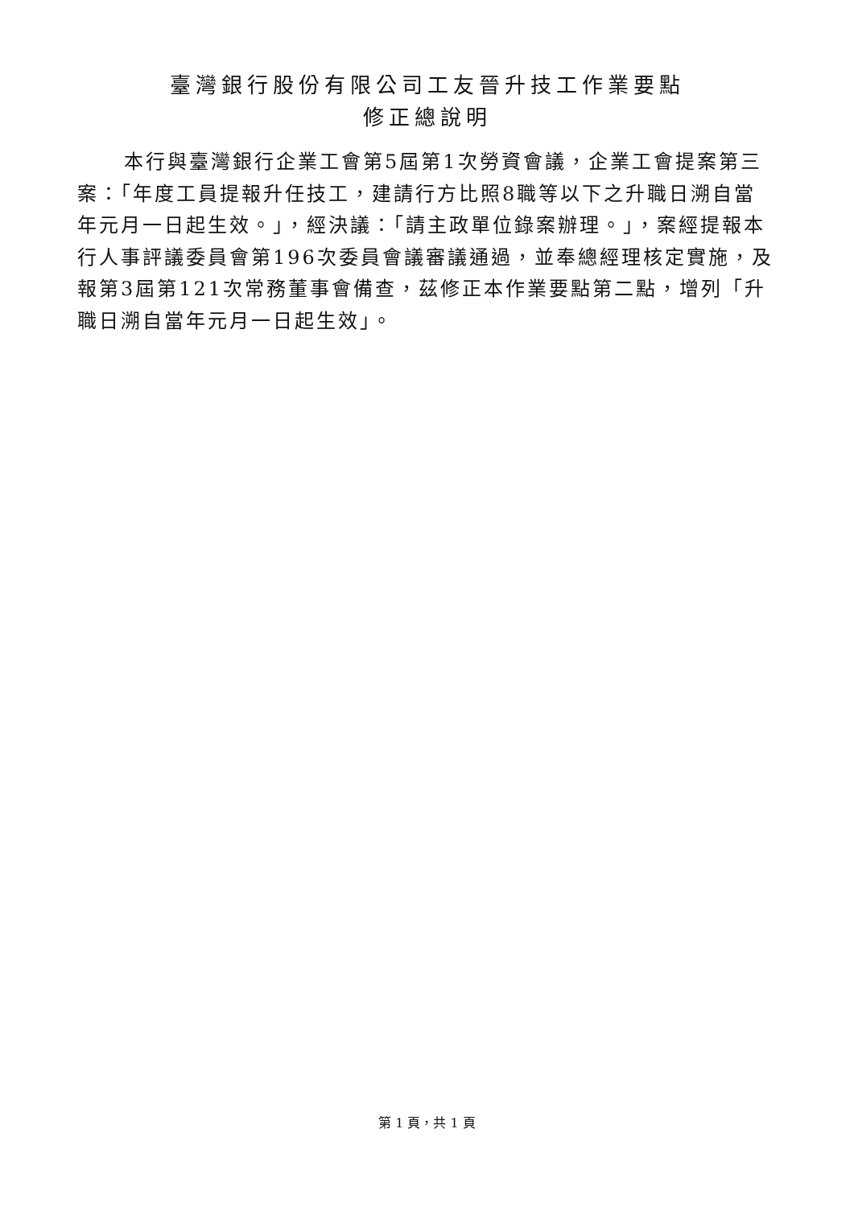臺灣銀行股份有限公司工友晉升技工作業要點
修正總說明
本行與臺灣銀行企業工會第5屆第1次勞資會議，企業工會提案第三案：「年度工員提報升任技工，建請行方比照8職等以下之升職日溯自當年元月一日起生效。」，經決議：「請主政單位錄案辦理。」，案經提報本行人事評議委員會第196次委員會議審議通過，並奉總經理核定實施，及報第3屆第121次常務董事會備查，茲修正本作業要點第二點，增列「升職日溯自當年元月一日起生效」。
第 1 頁，共 1 頁